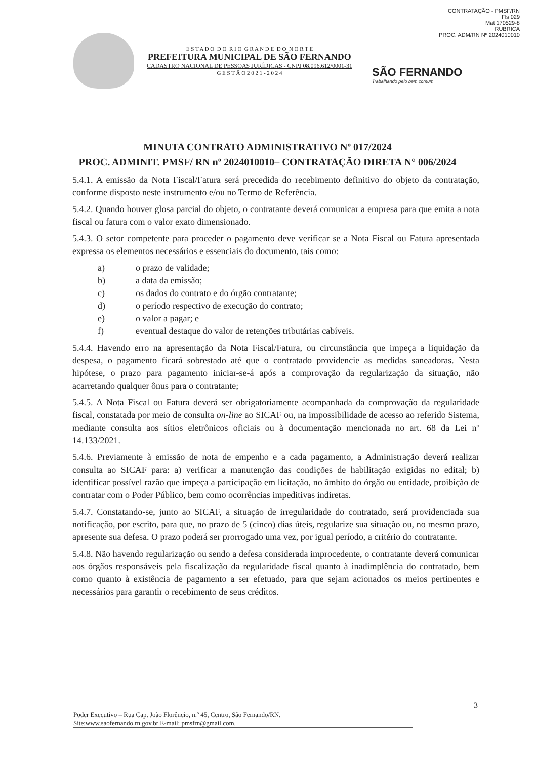CONTRATAÇÃO - PMSF/RN
Fls 029
Mat 170529-8
RUBRICA
PROC. ADM/RN Nº 2024010010
E S T A D O D O R I O G R A N D E D O N O R T E
PREFEITURA MUNICIPAL DE SÃO FERNANDO
CADASTRO NACIONAL DE PESSOAS JURÍDICAS - CNPJ 08.096.612/0001-31
G E S T Ã O 2 0 2 1 - 2 0 2 4
SÃO FERNANDO
Trabalhando pelo bem comum
MINUTA CONTRATO ADMINISTRATIVO Nº 017/2024
PROC. ADMINIT. PMSF/ RN nº 2024010010– CONTRATAÇÃO DIRETA N° 006/2024
5.4.1. A emissão da Nota Fiscal/Fatura será precedida do recebimento definitivo do objeto da contratação, conforme disposto neste instrumento e/ou no Termo de Referência.
5.4.2. Quando houver glosa parcial do objeto, o contratante deverá comunicar a empresa para que emita a nota fiscal ou fatura com o valor exato dimensionado.
5.4.3. O setor competente para proceder o pagamento deve verificar se a Nota Fiscal ou Fatura apresentada expressa os elementos necessários e essenciais do documento, tais como:
a) o prazo de validade;
b) a data da emissão;
c) os dados do contrato e do órgão contratante;
d) o período respectivo de execução do contrato;
e) o valor a pagar; e
f) eventual destaque do valor de retenções tributárias cabíveis.
5.4.4. Havendo erro na apresentação da Nota Fiscal/Fatura, ou circunstância que impeça a liquidação da despesa, o pagamento ficará sobrestado até que o contratado providencie as medidas saneadoras. Nesta hipótese, o prazo para pagamento iniciar-se-á após a comprovação da regularização da situação, não acarretando qualquer ônus para o contratante;
5.4.5. A Nota Fiscal ou Fatura deverá ser obrigatoriamente acompanhada da comprovação da regularidade fiscal, constatada por meio de consulta on-line ao SICAF ou, na impossibilidade de acesso ao referido Sistema, mediante consulta aos sítios eletrônicos oficiais ou à documentação mencionada no art. 68 da Lei nº 14.133/2021.
5.4.6. Previamente à emissão de nota de empenho e a cada pagamento, a Administração deverá realizar consulta ao SICAF para: a) verificar a manutenção das condições de habilitação exigidas no edital; b) identificar possível razão que impeça a participação em licitação, no âmbito do órgão ou entidade, proibição de contratar com o Poder Público, bem como ocorrências impeditivas indiretas.
5.4.7. Constatando-se, junto ao SICAF, a situação de irregularidade do contratado, será providenciada sua notificação, por escrito, para que, no prazo de 5 (cinco) dias úteis, regularize sua situação ou, no mesmo prazo, apresente sua defesa. O prazo poderá ser prorrogado uma vez, por igual período, a critério do contratante.
5.4.8. Não havendo regularização ou sendo a defesa considerada improcedente, o contratante deverá comunicar aos órgãos responsáveis pela fiscalização da regularidade fiscal quanto à inadimplência do contratado, bem como quanto à existência de pagamento a ser efetuado, para que sejam acionados os meios pertinentes e necessários para garantir o recebimento de seus créditos.
3
Poder Executivo – Rua Cap. João Florêncio, n.º 45, Centro, São Fernando/RN.
Site:www.saofernando.rn.gov.br E-mail: pmsfrn@gmail.com.